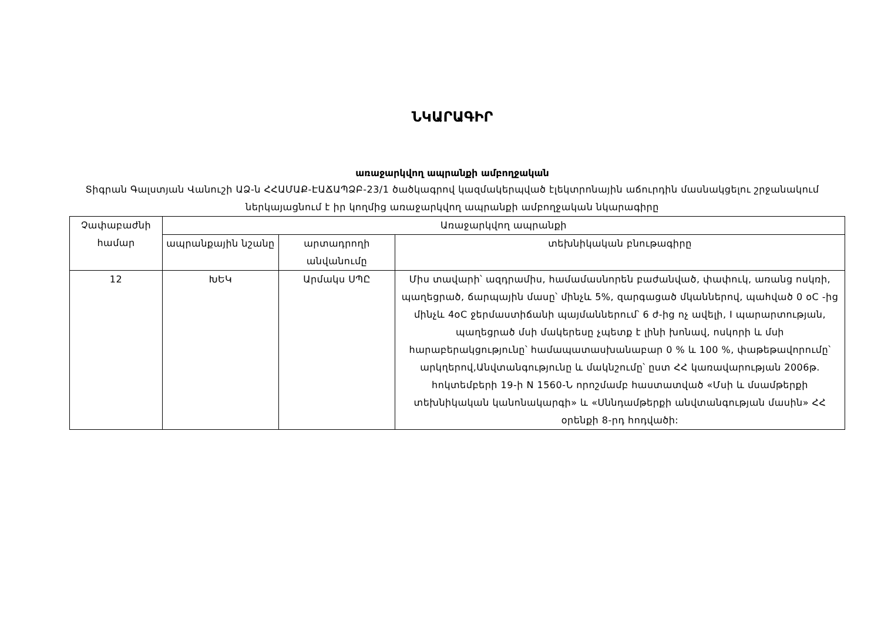ՆԿԱՐԱԳԻՐ
առաջարկվող ապրանքի ամբողջական
Տիգրան Գալստյան Վանուշի ԱՁ-ն ՀՀԱՄԱՔ-ԷԱՃԱՊՁԲ-23/1 ծածկագրով կազմակերպված էլեկտրոնային աճուրդին մասնակցելու շրջանակում ներկայացնում է իր կողմից առաջարկվող ապրանքի ամբողջական նկարագիրը
| Չափաբաժնի համար | Առաջարկվող ապրանքի | | |
| --- | --- | --- | --- |
| | ապրանքային նշանը | արտադրողի անվանումը | տեխնիկական բնութագիրը |
| 12 | ԽԵԿ | Արմակս ՍՊԸ | Միս տավարի՝ ազդրամիս, համամասնորեն բաժանված, փափուկ, առանց ոսկռի, պաղեցրած, ճարպային մասը՝ մինչև 5%, զարգացած մկաններով, պահված 0 oC -ից մինչև 4oC ջերմաստիճանի պայմաններում՝ 6 ժ-ից ոչ ավելի, I պարարտության, պաղեցրած մսի մակերեսը չպետք է լինի խոնավ, ոսկորի և մսի հարաբերակցությունը՝ համապատասխանաբար 0 % և 100 %, փաթեթավորումը՝ արկղերով,Անվտանգությունը և մակնշումը՝ ըստ ՀՀ կառավարության 2006թ. հոկտեմբերի 19-ի N 1560-Ն որոշմամբ հաստատված «Մսի և մսամթերքի տեխնիկական կանոնակարգի» և «Սննդամթերքի անվտանգության մասին» ՀՀ օրենքի 8-րդ հոդվածի: |